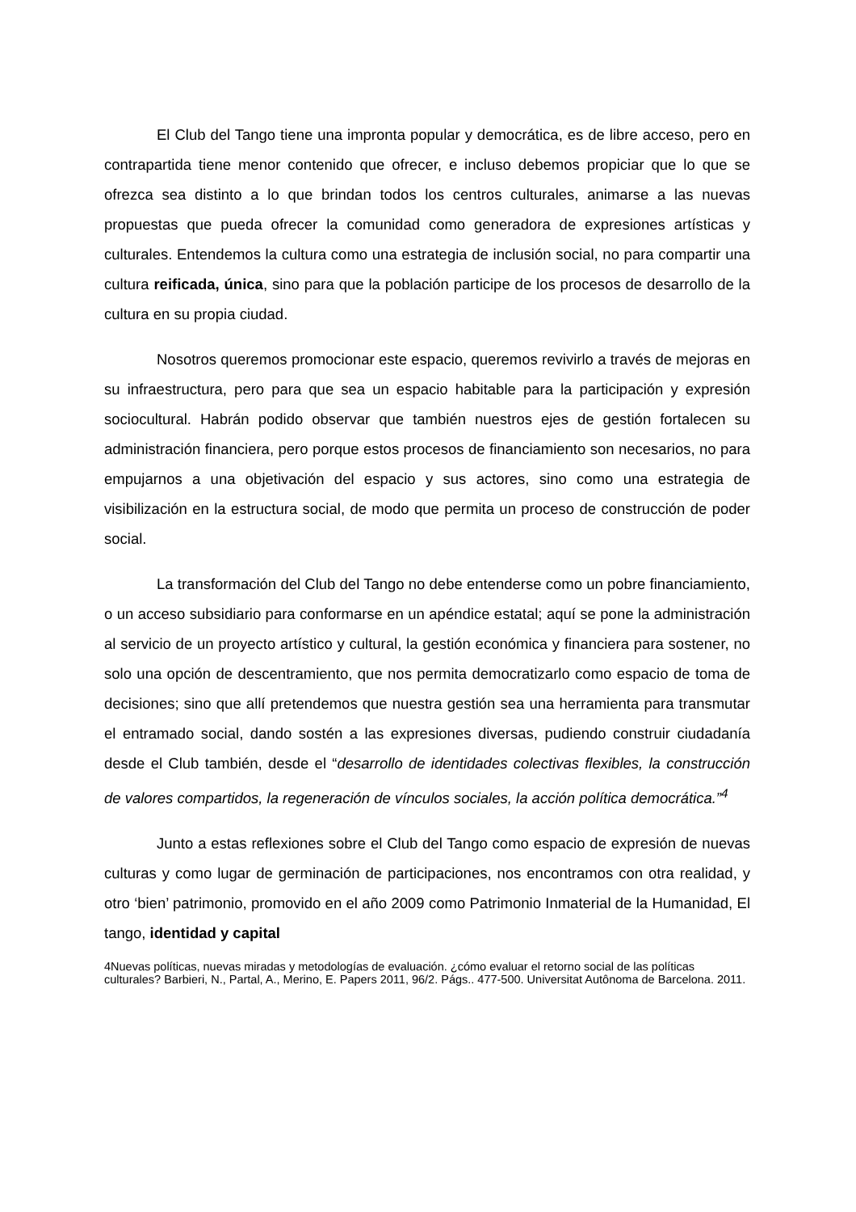El Club del Tango tiene una impronta popular y democrática, es de libre acceso, pero en contrapartida tiene menor contenido que ofrecer, e incluso debemos propiciar que lo que se ofrezca sea distinto a lo que brindan todos los centros culturales, animarse a las nuevas propuestas que pueda ofrecer la comunidad como generadora de expresiones artísticas y culturales. Entendemos la cultura como una estrategia de inclusión social, no para compartir una cultura reificada, única, sino para que la población participe de los procesos de desarrollo de la cultura en su propia ciudad.
Nosotros queremos promocionar este espacio, queremos revivirlo a través de mejoras en su infraestructura, pero para que sea un espacio habitable para la participación y expresión sociocultural. Habrán podido observar que también nuestros ejes de gestión fortalecen su administración financiera, pero porque estos procesos de financiamiento son necesarios, no para empujarnos a una objetivación del espacio y sus actores, sino como una estrategia de visibilización en la estructura social, de modo que permita un proceso de construcción de poder social.
La transformación del Club del Tango no debe entenderse como un pobre financiamiento, o un acceso subsidiario para conformarse en un apéndice estatal; aquí se pone la administración al servicio de un proyecto artístico y cultural, la gestión económica y financiera para sostener, no solo una opción de descentramiento, que nos permita democratizarlo como espacio de toma de decisiones; sino que allí pretendemos que nuestra gestión sea una herramienta para transmutar el entramado social, dando sostén a las expresiones diversas, pudiendo construir ciudadanía desde el Club también, desde el “desarrollo de identidades colectivas flexibles, la construcción de valores compartidos, la regeneración de vínculos sociales, la acción política democrática.”<sup>4</sup>
Junto a estas reflexiones sobre el Club del Tango como espacio de expresión de nuevas culturas y como lugar de germinación de participaciones, nos encontramos con otra realidad, y otro ‘bien’ patrimonio, promovido en el año 2009 como Patrimonio Inmaterial de la Humanidad, El tango, identidad y capital
4Nuevas políticas, nuevas miradas y metodologías de evaluación. ¿cómo evaluar el retorno social de las políticas culturales? Barbieri, N., Partal, A., Merino, E. Papers 2011, 96/2. Págs.. 477-500. Universitat Autônoma de Barcelona. 2011.